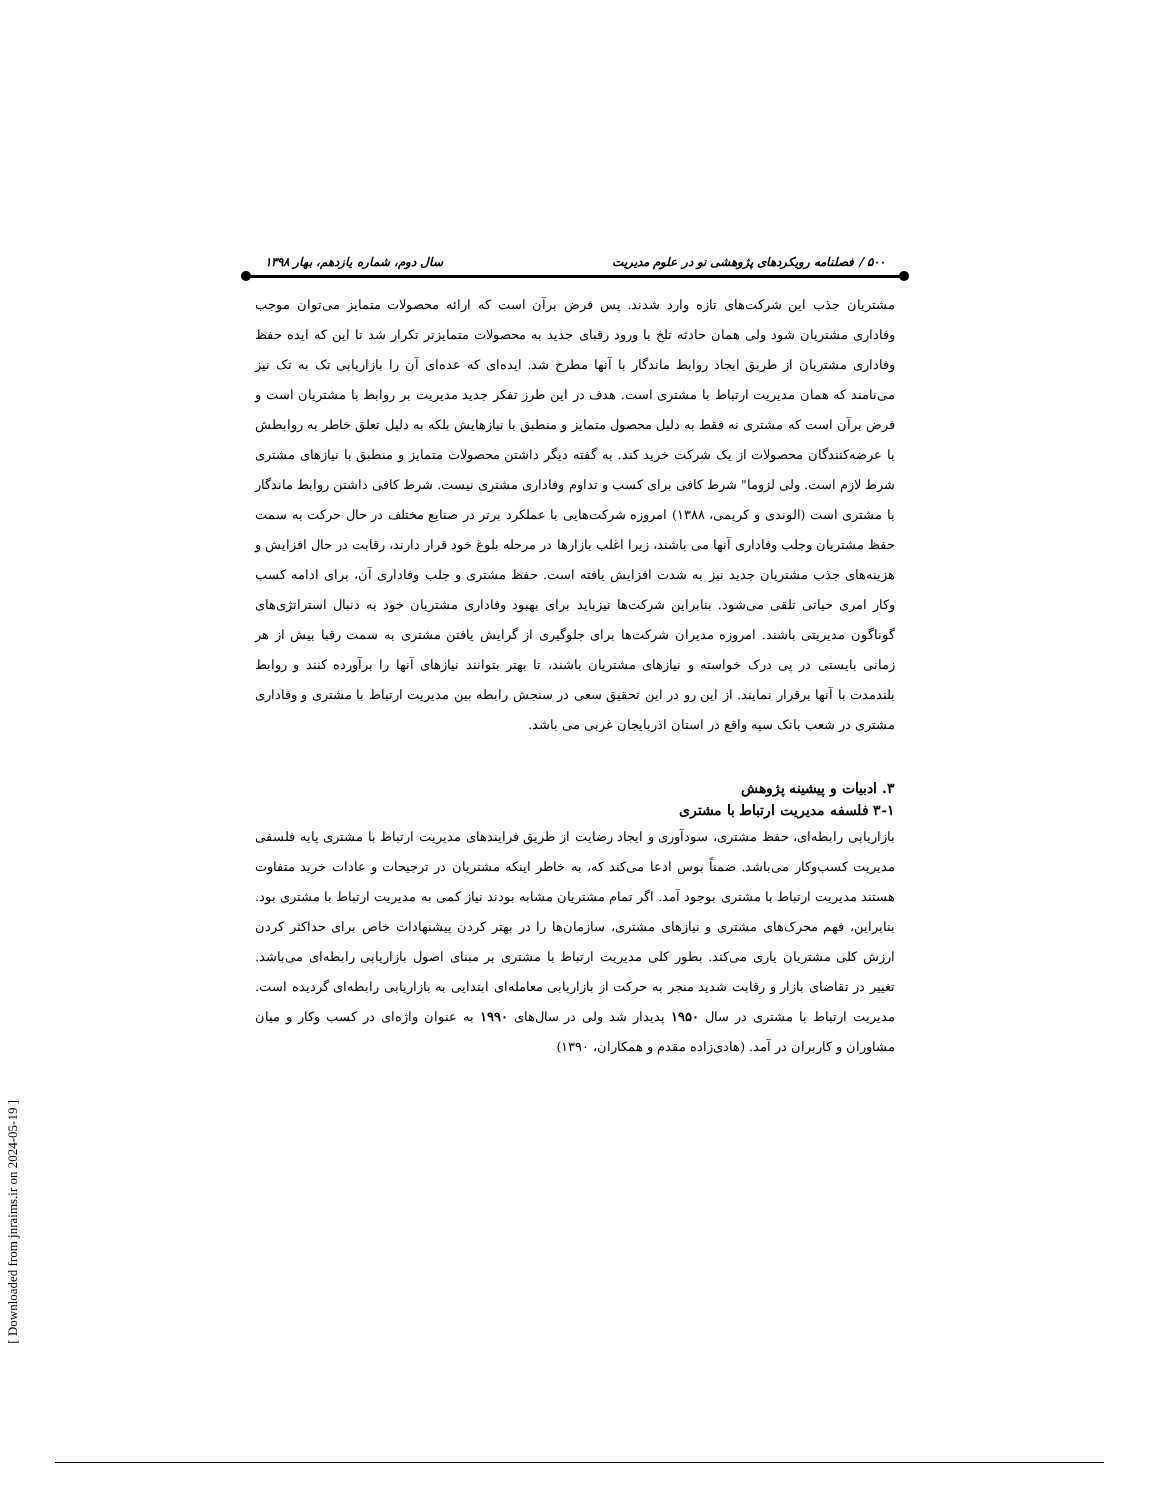۵۰۰ / فصلنامه رویکردهای پژوهشی نو در علوم مدیریت سال دوم، شماره یازدهم، بهار ۱۳۹۸
مشتریان جذب این شرکت‌های تازه وارد شدند. پس فرض برآن است که ارائه محصولات متمایز می‌توان موجب وفاداری مشتریان شود ولی همان حادثه تلخ با ورود رقبای جدید به محصولات متمایزتر تکرار شد تا این که ایده حفظ وفاداری مشتریان از طریق ایجاد روابط ماندگار با آنها مطرح شد. ایده‌ای که عده‌ای آن را بازاریابی تک به تک نیز می‌نامند که همان مدیریت ارتباط با مشتری است. هدف در این طرز تفکر جدید مدیریت بر روابط با مشتریان است و فرض برآن است که مشتری نه فقط به دلیل محصول متمایز و منطبق با نیازهایش بلکه به دلیل تعلق خاطر به روابطش با عرضه‌کنندگان محصولات از یک شرکت خرید کند. به گفته دیگر داشتن محصولات متمایز و منطبق با نیازهای مشتری شرط لازم است. ولی لزوما" شرط کافی برای کسب و تداوم وفاداری مشتری نیست. شرط کافی داشتن روابط ماندگار با مشتری است (الوندی و کریمی، ۱۳۸۸) امروزه شرکت‌هایی با عملکرد برتر در صنایع مختلف در حال حرکت به سمت حفظ مشتریان وجلب وفاداری آنها می باشند، زیرا اغلب بازارها در مرحله بلوغ خود قرار دارند، رقابت در حال افزایش و هزینه‌های جذب مشتریان جدید نیز به شدت افزایش یافته است. حفظ مشتری و جلب وفاداری آن، برای ادامه کسب وکار امری حیاتی تلقی می‌شود. بنابراین شرکت‌ها نیزباید برای بهبود وفاداری مشتریان خود به دنبال استراتژی‌های گوناگون مدیریتی باشند. امروزه مدیران شرکت‌ها برای جلوگیری از گرایش یافتن مشتری به سمت رقبا بیش از هر زمانی بایستی در پی درک خواسته و نیازهای مشتریان باشند، تا بهتر بتوانند نیازهای آنها را برآورده کنند و روابط بلندمدت با آنها برقرار نمایند. از این رو در این تحقیق سعی در سنجش رابطه بین مدیریت ارتباط با مشتری و وفاداری مشتری در شعب بانک سپه واقع در استان اذربایجان غربی می باشد.
۳. ادبیات و پیشینه پژوهش
۳-۱ فلسفه مدیریت ارتباط با مشتری
بازاریابی رابطه‌ای، حفظ مشتری، سودآوری و ایجاد رضایت از طریق فرایندهای مدیریت ارتباط با مشتری پایه فلسفی مدیریت کسب‌وکار می‌باشد. ضمناً بوس ادعا می‌کند که، به خاطر اینکه مشتریان در ترجیحات و عادات خرید متفاوت هستند مدیریت ارتباط با مشتری بوجود آمد. اگر تمام مشتریان مشابه بودند نیاز کمی به مدیریت ارتباط با مشتری بود. بنابراین، فهم محرک‌های مشتری و نیازهای مشتری، سازمان‌ها را در بهتر کردن پیشنهادات خاص برای حداکثر کردن ارزش کلی مشتریان یاری می‌کند. بطور کلی مدیریت ارتباط با مشتری بر مبنای اصول بازاریابی رابطه‌ای می‌باشد. تغییر در تقاضای بازار و رقابت شدید منجر به حرکت از بازاریابی معامله‌ای ابتدایی به بازاریابی رابطه‌ای گردیده است. مدیریت ارتباط با مشتری در سال ۱۹۵۰ پدیدار شد ولی در سال‌های ۱۹۹۰ به عنوان واژه‌ای در کسب وکار و میان مشاوران و کاربران در آمد. (هادی‌زاده مقدم و همکاران، ۱۳۹۰)
[ Downloaded from jnraims.ir on 2024-05-19 ]